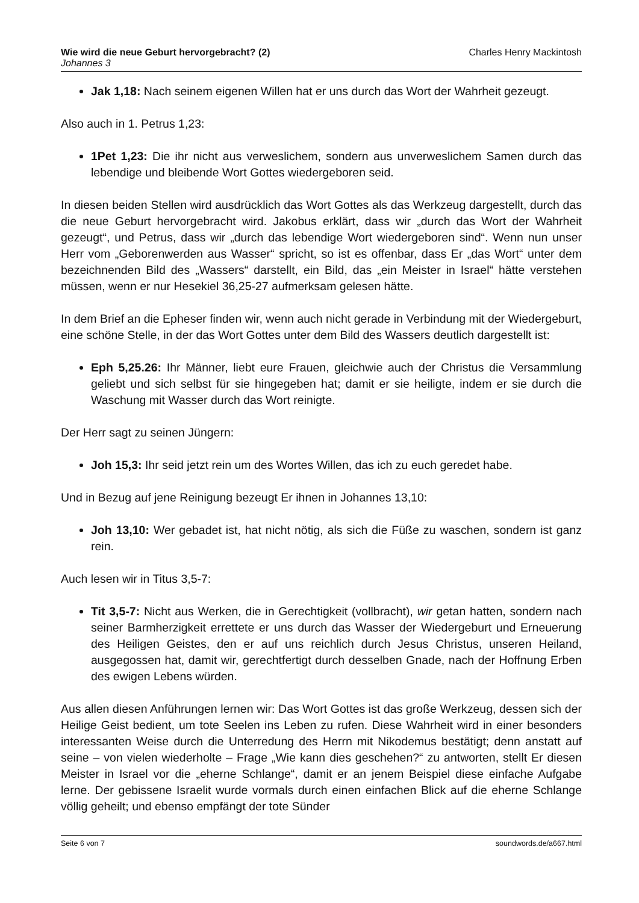Wie wird die neue Geburt hervorgebracht? (2) Charles Henry Mackintosh
Johannes 3
Jak 1,18: Nach seinem eigenen Willen hat er uns durch das Wort der Wahrheit gezeugt.
Also auch in 1. Petrus 1,23:
1Pet 1,23: Die ihr nicht aus verweslichem, sondern aus unverweslichem Samen durch das lebendige und bleibende Wort Gottes wiedergeboren seid.
In diesen beiden Stellen wird ausdrücklich das Wort Gottes als das Werkzeug dargestellt, durch das die neue Geburt hervorgebracht wird. Jakobus erklärt, dass wir „durch das Wort der Wahrheit gezeugt“, und Petrus, dass wir „durch das lebendige Wort wiedergeboren sind“. Wenn nun unser Herr vom „Geborenwerden aus Wasser“ spricht, so ist es offenbar, dass Er „das Wort“ unter dem bezeichnenden Bild des „Wassers“ darstellt, ein Bild, das „ein Meister in Israel“ hätte verstehen müssen, wenn er nur Hesekiel 36,25-27 aufmerksam gelesen hätte.
In dem Brief an die Epheser finden wir, wenn auch nicht gerade in Verbindung mit der Wiedergeburt, eine schöne Stelle, in der das Wort Gottes unter dem Bild des Wassers deutlich dargestellt ist:
Eph 5,25.26: Ihr Männer, liebt eure Frauen, gleichwie auch der Christus die Versammlung geliebt und sich selbst für sie hingegeben hat; damit er sie heiligte, indem er sie durch die Waschung mit Wasser durch das Wort reinigte.
Der Herr sagt zu seinen Jüngern:
Joh 15,3: Ihr seid jetzt rein um des Wortes Willen, das ich zu euch geredet habe.
Und in Bezug auf jene Reinigung bezeugt Er ihnen in Johannes 13,10:
Joh 13,10: Wer gebadet ist, hat nicht nötig, als sich die Füße zu waschen, sondern ist ganz rein.
Auch lesen wir in Titus 3,5-7:
Tit 3,5-7: Nicht aus Werken, die in Gerechtigkeit (vollbracht), wir getan hatten, sondern nach seiner Barmherzigkeit errettete er uns durch das Wasser der Wiedergeburt und Erneuerung des Heiligen Geistes, den er auf uns reichlich durch Jesus Christus, unseren Heiland, ausgegossen hat, damit wir, gerechtfertigt durch desselben Gnade, nach der Hoffnung Erben des ewigen Lebens würden.
Aus allen diesen Anführungen lernen wir: Das Wort Gottes ist das große Werkzeug, dessen sich der Heilige Geist bedient, um tote Seelen ins Leben zu rufen. Diese Wahrheit wird in einer besonders interessanten Weise durch die Unterredung des Herrn mit Nikodemus bestätigt; denn anstatt auf seine – von vielen wiederholte – Frage „Wie kann dies geschehen?“ zu antworten, stellt Er diesen Meister in Israel vor die „eherne Schlange“, damit er an jenem Beispiel diese einfache Aufgabe lerne. Der gebissene Israelit wurde vormals durch einen einfachen Blick auf die eherne Schlange völlig geheilt; und ebenso empfängt der tote Sünder
Seite 6 von 7 soundwords.de/a667.html